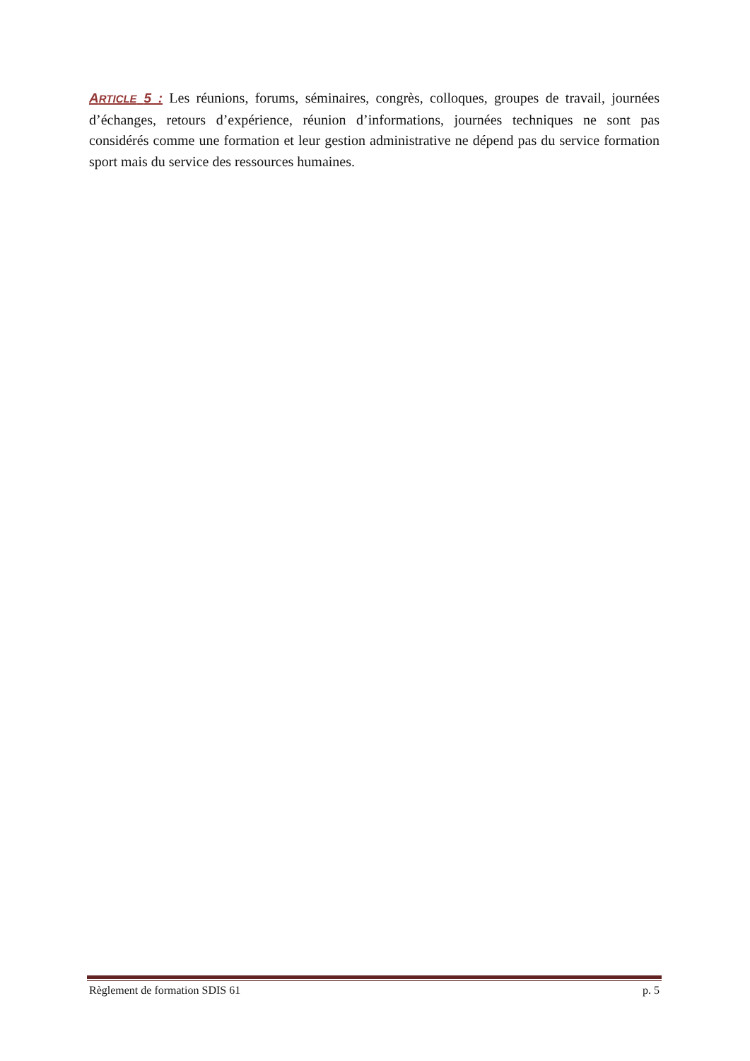ARTICLE 5 : Les réunions, forums, séminaires, congrès, colloques, groupes de travail, journées d’échanges, retours d’expérience, réunion d’informations, journées techniques ne sont pas considérés comme une formation et leur gestion administrative ne dépend pas du service formation sport mais du service des ressources humaines.
Règlement de formation SDIS 61 p. 5